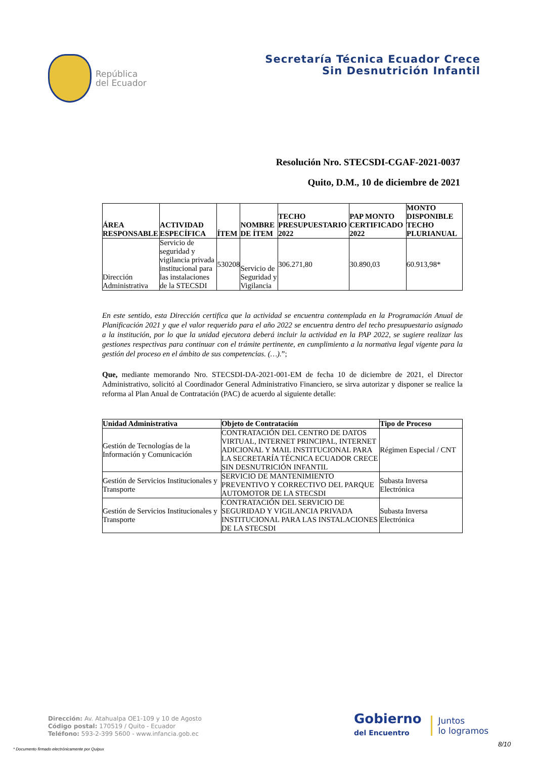República
del Ecuador
Secretaría Técnica Ecuador Crece
Sin Desnutrición Infantil
Resolución Nro. STECSDI-CGAF-2021-0037
Quito, D.M., 10 de diciembre de 2021
| ÁREA RESPONSABLE | ACTIVIDAD ESPECÍFICA | ÍTEM | NOMBRE DE ÍTEM | TECHO PRESUPUESTARIO 2022 | PAP MONTO CERTIFICADO 2022 | MONTO DISPONIBLE TECHO PLURIANUAL |
| --- | --- | --- | --- | --- | --- | --- |
| Dirección Administrativa | Servicio de seguridad y vigilancia privada institucional para las instalaciones de la STECSDI | 530208 | Servicio de Seguridad y Vigilancia | 306.271,80 | 30.890,03 | 60.913,98* |
En este sentido, esta Dirección certifica que la actividad se encuentra contemplada en la Programación Anual de Planificación 2021 y que el valor requerido para el año 2022 se encuentra dentro del techo presupuestario asignado a la institución, por lo que la unidad ejecutora deberá incluir la actividad en la PAP 2022, se sugiere realizar las gestiones respectivas para continuar con el trámite pertinente, en cumplimiento a la normativa legal vigente para la gestión del proceso en el ámbito de sus competencias. (…).”;
Que, mediante memorando Nro. STECSDI-DA-2021-001-EM de fecha 10 de diciembre de 2021, el Director Administrativo, solicitó al Coordinador General Administrativo Financiero, se sirva autorizar y disponer se realice la reforma al Plan Anual de Contratación (PAC) de acuerdo al siguiente detalle:
| Unidad Administrativa | Objeto de Contratación | Tipo de Proceso |
| --- | --- | --- |
| Gestión de Tecnologías de la Información y Comunicación | CONTRATACIÓN DEL CENTRO DE DATOS VIRTUAL, INTERNET PRINCIPAL, INTERNET ADICIONAL Y MAIL INSTITUCIONAL PARA LA SECRETARÍA TÉCNICA ECUADOR CRECE SIN DESNUTRICIÓN INFANTIL | Régimen Especial / CNT |
| Gestión de Servicios Institucionales y Transporte | SERVICIO DE MANTENIMIENTO PREVENTIVO Y CORRECTIVO DEL PARQUE AUTOMOTOR DE LA STECSDI | Subasta Inversa Electrónica |
| Gestión de Servicios Institucionales y Transporte | CONTRATACIÓN DEL SERVICIO DE SEGURIDAD Y VIGILANCIA PRIVADA INSTITUCIONAL PARA LAS INSTALACIONES DE LA STECSDI | Subasta Inversa Electrónica |
Dirección: Av. Atahualpa OE1-109 y 10 de Agosto
Código postal: 170519 / Quito - Ecuador
Teléfono: 593-2-399 5600 - www.infancia.gob.ec
Gobierno
del Encuentro
Juntos
lo logramos
8/10
* Documento firmado electrónicamente por Quipux